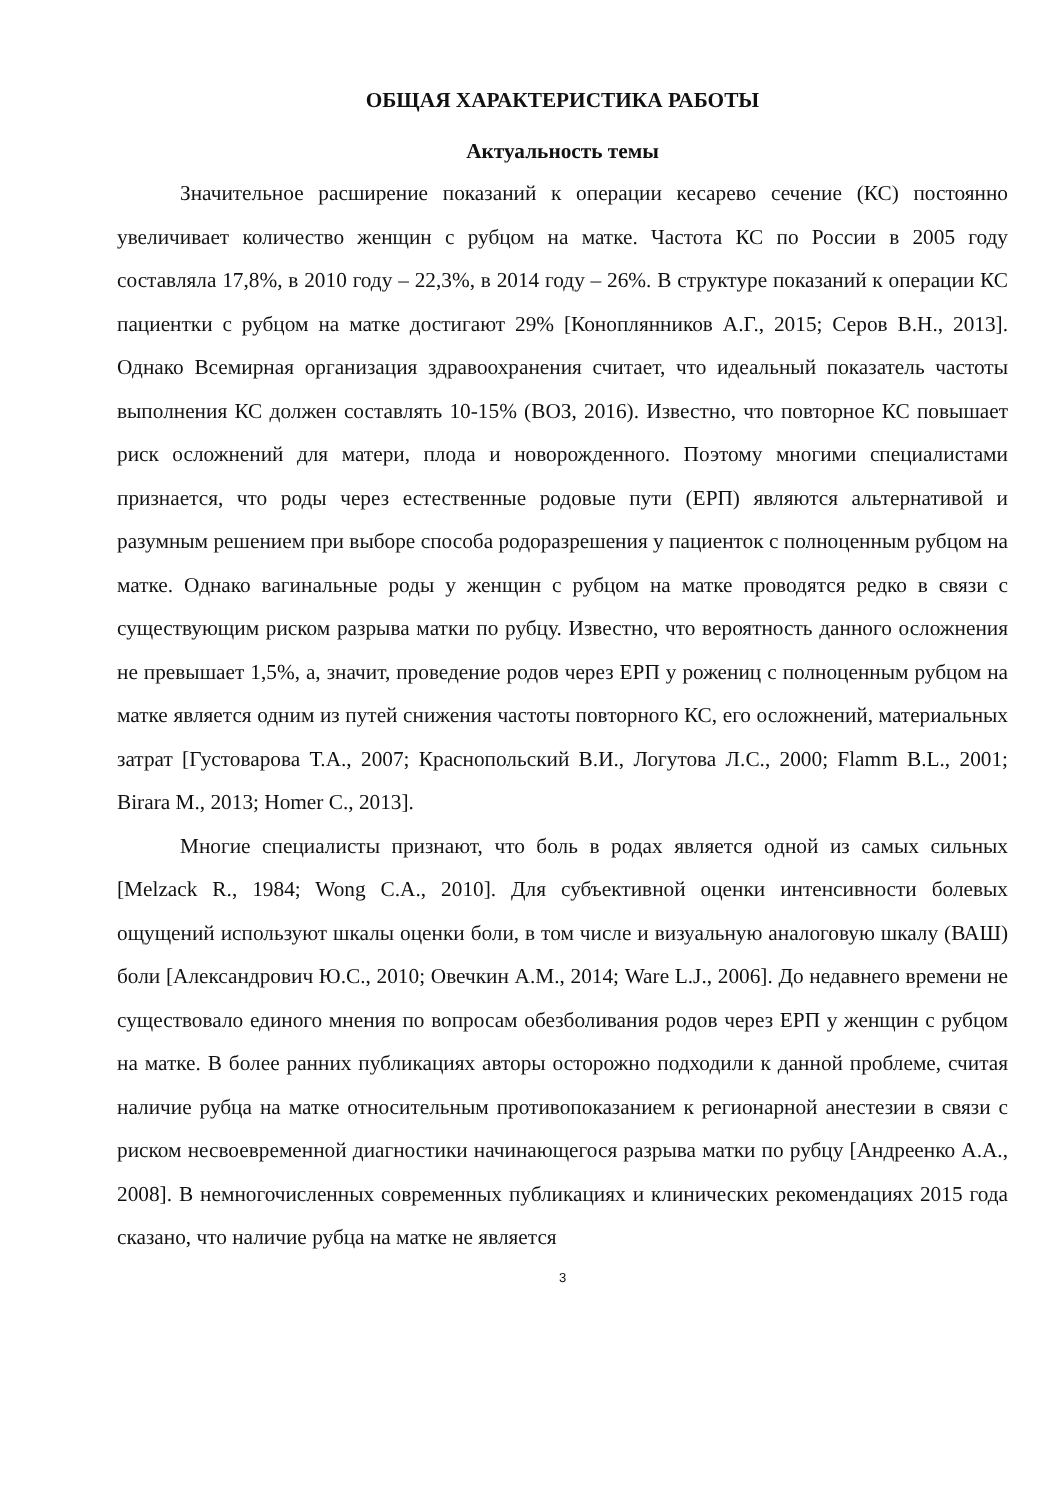ОБЩАЯ ХАРАКТЕРИСТИКА РАБОТЫ
Актуальность темы
Значительное расширение показаний к операции кесарево сечение (КС) постоянно увеличивает количество женщин с рубцом на матке. Частота КС по России в 2005 году составляла 17,8%, в 2010 году – 22,3%, в 2014 году – 26%. В структуре показаний к операции КС пациентки с рубцом на матке достигают 29% [Коноплянников А.Г., 2015; Серов В.Н., 2013]. Однако Всемирная организация здравоохранения считает, что идеальный показатель частоты выполнения КС должен составлять 10-15% (ВОЗ, 2016). Известно, что повторное КС повышает риск осложнений для матери, плода и новорожденного. Поэтому многими специалистами признается, что роды через естественные родовые пути (ЕРП) являются альтернативой и разумным решением при выборе способа родоразрешения у пациенток с полноценным рубцом на матке. Однако вагинальные роды у женщин с рубцом на матке проводятся редко в связи с существующим риском разрыва матки по рубцу. Известно, что вероятность данного осложнения не превышает 1,5%, а, значит, проведение родов через ЕРП у рожениц с полноценным рубцом на матке является одним из путей снижения частоты повторного КС, его осложнений, материальных затрат [Густоварова Т.А., 2007; Краснопольский В.И., Логутова Л.С., 2000; Flamm B.L., 2001; Birara M., 2013; Homer C., 2013].
Многие специалисты признают, что боль в родах является одной из самых сильных [Melzack R., 1984; Wong C.A., 2010]. Для субъективной оценки интенсивности болевых ощущений используют шкалы оценки боли, в том числе и визуальную аналоговую шкалу (ВАШ) боли [Александрович Ю.С., 2010; Овечкин А.М., 2014; Ware L.J., 2006]. До недавнего времени не существовало единого мнения по вопросам обезболивания родов через ЕРП у женщин с рубцом на матке. В более ранних публикациях авторы осторожно подходили к данной проблеме, считая наличие рубца на матке относительным противопоказанием к регионарной анестезии в связи с риском несвоевременной диагностики начинающегося разрыва матки по рубцу [Андреенко А.А., 2008]. В немногочисленных современных публикациях и клинических рекомендациях 2015 года сказано, что наличие рубца на матке не является
3